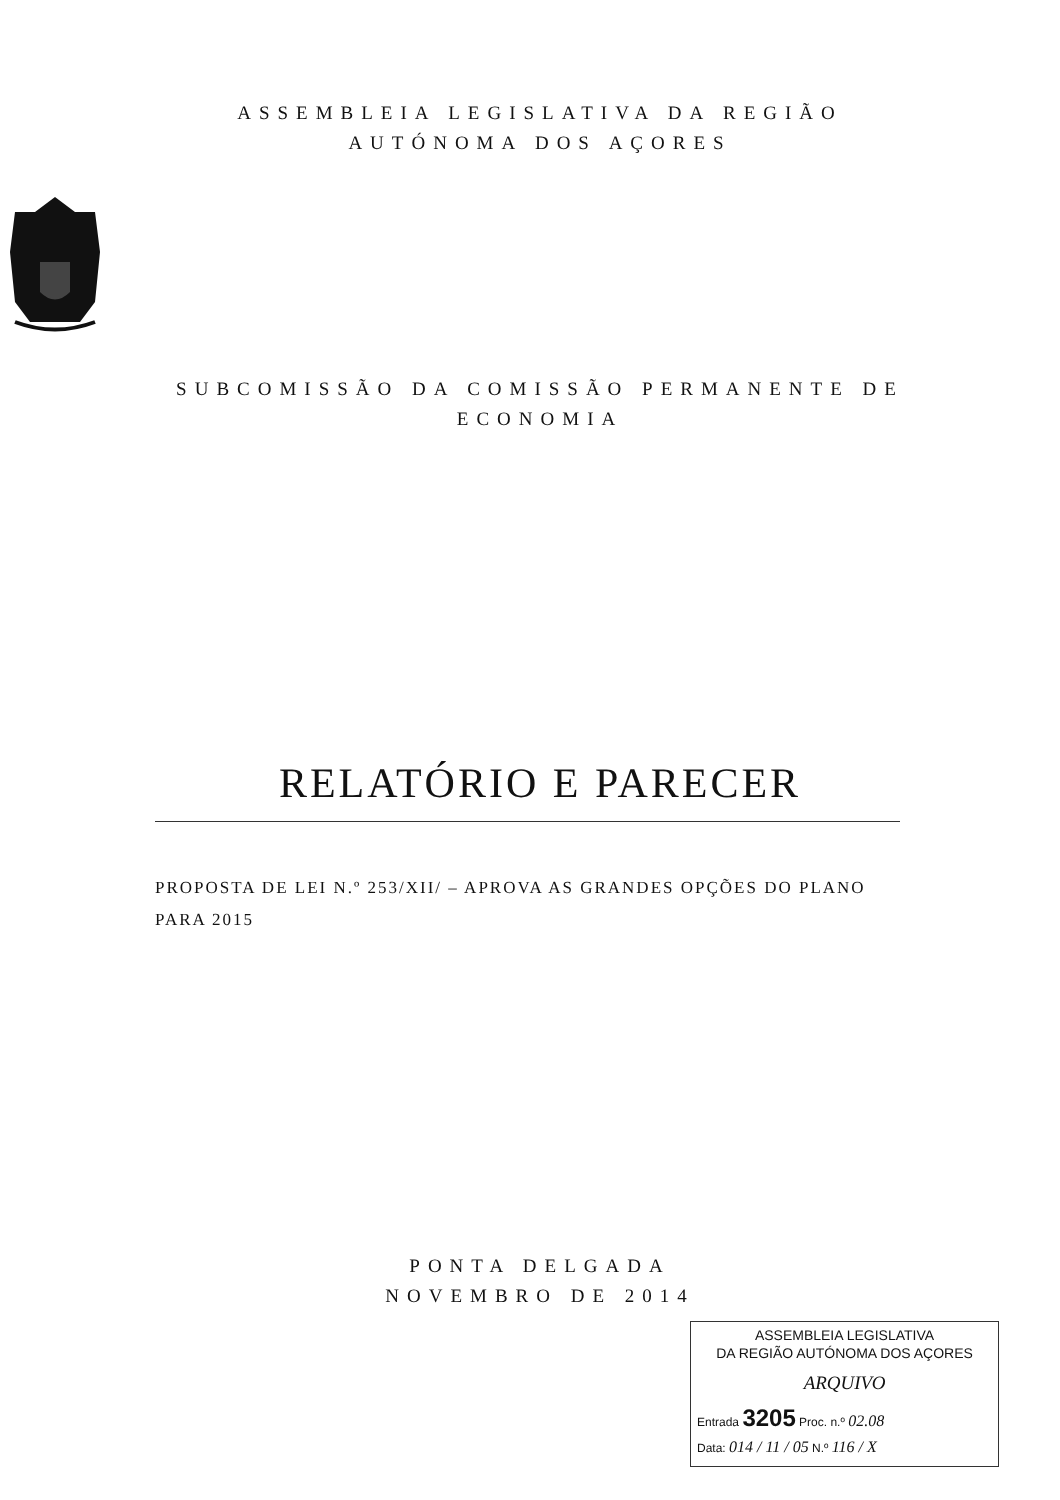ASSEMBLEIA LEGISLATIVA DA REGIÃO
AUTÓNOMA DOS AÇORES
SUBCOMISSÃO DA COMISSÃO PERMANENTE DE
ECONOMIA
RELATÓRIO E PARECER
PROPOSTA DE LEI N.º 253/XII/ – APROVA AS GRANDES OPÇÕES DO PLANO PARA 2015
PONTA DELGADA
NOVEMBRO DE 2014
ASSEMBLEIA LEGISLATIVA
DA REGIÃO AUTÓNOMA DOS AÇORES
ARQUIVO
Entrada 3205 Proc. n.º 02.08
Data: 014 / 11 / 05 N.º 116 / X